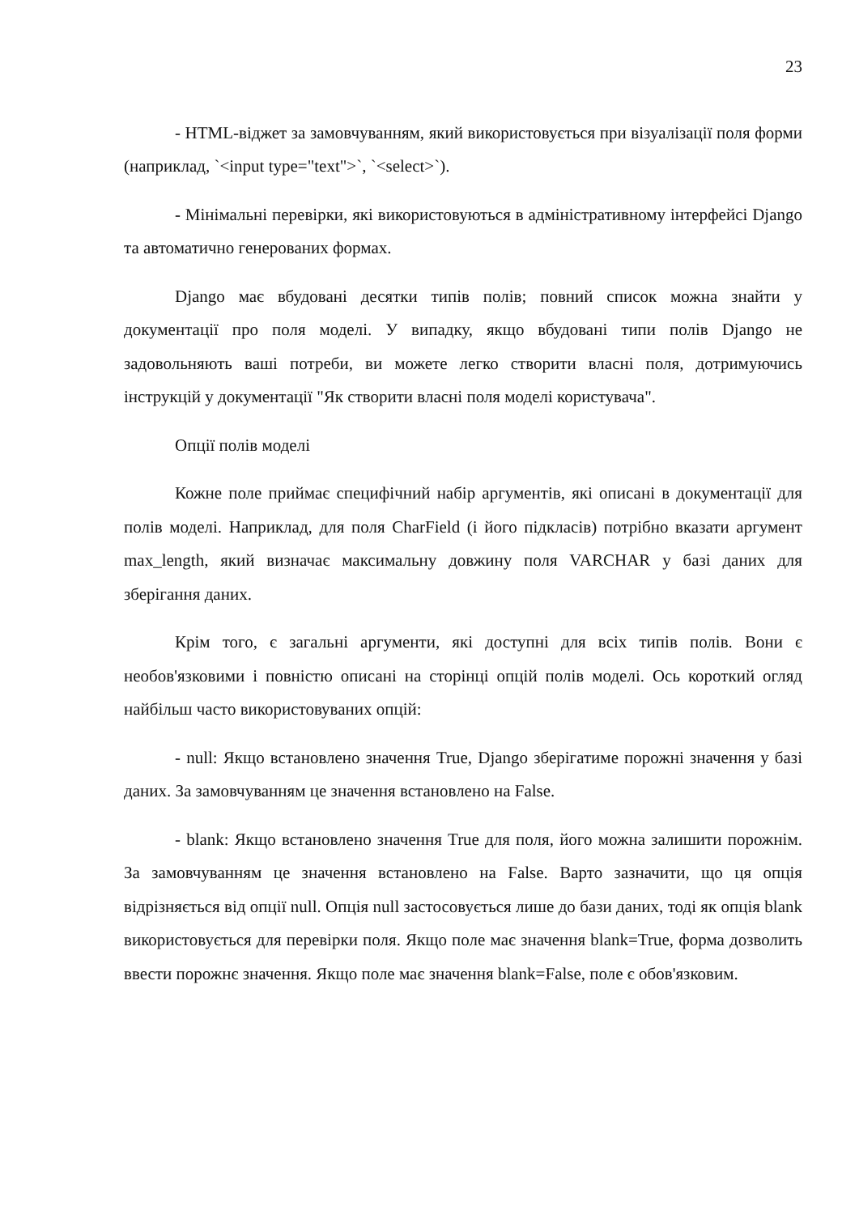23
- HTML-віджет за замовчуванням, який використовується при візуалізації поля форми (наприклад, `<input type="text">`, `<select>`).
- Мінімальні перевірки, які використовуються в адміністративному інтерфейсі Django та автоматично генерованих формах.
Django має вбудовані десятки типів полів; повний список можна знайти у документації про поля моделі. У випадку, якщо вбудовані типи полів Django не задовольняють ваші потреби, ви можете легко створити власні поля, дотримуючись інструкцій у документації "Як створити власні поля моделі користувача".
Опції полів моделі
Кожне поле приймає специфічний набір аргументів, які описані в документації для полів моделі. Наприклад, для поля CharField (і його підкласів) потрібно вказати аргумент max_length, який визначає максимальну довжину поля VARCHAR у базі даних для зберігання даних.
Крім того, є загальні аргументи, які доступні для всіх типів полів. Вони є необов'язковими і повністю описані на сторінці опцій полів моделі. Ось короткий огляд найбільш часто використовуваних опцій:
- null: Якщо встановлено значення True, Django зберігатиме порожні значення у базі даних. За замовчуванням це значення встановлено на False.
- blank: Якщо встановлено значення True для поля, його можна залишити порожнім. За замовчуванням це значення встановлено на False. Варто зазначити, що ця опція відрізняється від опції null. Опція null застосовується лише до бази даних, тоді як опція blank використовується для перевірки поля. Якщо поле має значення blank=True, форма дозволить ввести порожнє значення. Якщо поле має значення blank=False, поле є обов'язковим.